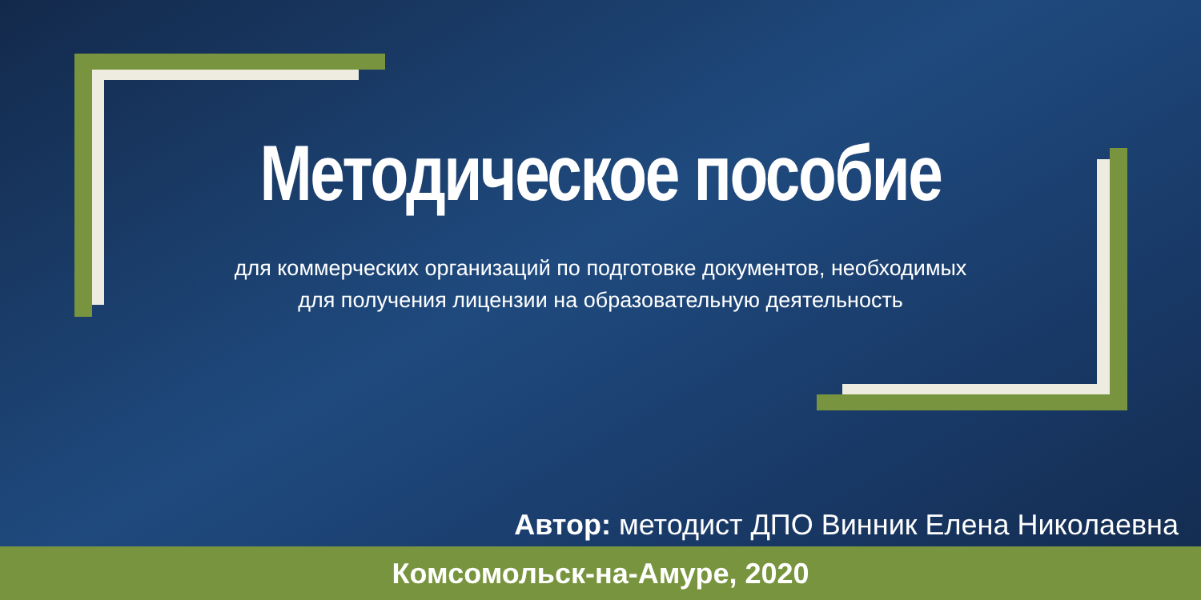Методическое пособие
для коммерческих организаций по подготовке документов, необходимых
для получения лицензии на образовательную деятельность
Автор: методист ДПО Винник Елена Николаевна
Комсомольск-на-Амуре, 2020